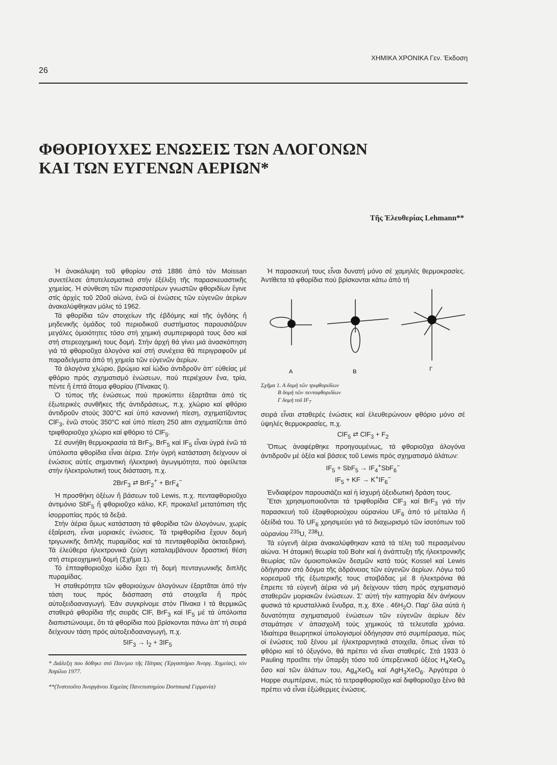26 ΧΗΜΙΚΑ ΧΡΟΝΙΚΑ Γεν. Έκδοση
ΦΘΟΡΙΟΥΧΕΣ ΕΝΩΣΕΙΣ ΤΩΝ ΑΛΟΓΟΝΩΝ
ΚΑΙ ΤΩΝ ΕΥΓΕΝΩΝ ΑΕΡΙΩΝ*
Τῆς Ἐλευθερίας Lehmann**
Ἡ ἀνακάλυψη τοῦ φθορίου στά 1886 ἀπό τόν Moissan συνετέλεσε ἀποτελεσματικά στήν ἐξέλιξη τῆς παρασκευαστικῆς χημείας. Ἡ σύνθεση τῶν περισσοτέρων γνωστῶν φθοριδίων ἔγινε στίς ἀρχές τοῦ 20οῦ αἰώνα, ἐνῶ οἱ ἐνώσεις τῶν εὐγενῶν ἀερίων ἀνακαλύφθηκαν μόλις τό 1962.
Τά φθορίδια τῶν στοιχείων τῆς ἑβδόμης καί τῆς ὀγδόης ἤ μηδενικῆς ὁμάδος τοῦ περιοδικοῦ συστήματος παρουσιάζουν μεγάλες ὁμοιότητες τόσο στή χημική συμπεριφορά τους ὅσο καί στή στερεοχημική τους δομή. Στήν ἀρχή θά γίνει μιά ἀνασκόπηση γιά τά φθοριοῦχα ἀλογόνα καί στή συνέχεια θά περιγραφοῦν μέ παραδείγματα ἀπό τή χημεία τῶν εὐγενῶν ἀερίων.
Τά ἀλογόνα χλώριο, βρώμιο καί ἰώδιο ἀντιδροῦν ἀπ' εὐθείας μέ φθόριο πρός σχηματισμό ἐνώσεων, πού περιέχουν ἕνα, τρία, πέντε ἤ ἑπτά ἄτομα φθορίου (Πίνακας Ι).
Ὁ τύπος τῆς ἐνώσεως πού προκύπτει ἐξαρτᾶται ἀπό τίς ἐξωτερικές συνθῆκες τῆς ἀντιδράσεως, π.χ. χλώριο καί φθόριο ἀντιδροῦν στούς 300°C καί ὑπό κανονική πίεση, σχηματίζοντας ClF<sub>3</sub>, ἐνῶ στούς 350°C καί ὑπό πίεση 250 atm σχηματίζεται ἀπό τριφθοριοῦχο χλώριο καί φθόριο τό ClF<sub>5</sub>.
Σέ συνήθη θερμοκρασία τά BrF<sub>3</sub>, BrF<sub>5</sub> καί IF<sub>5</sub> εἶναι ὑγρά ἐνῶ τά ὑπόλοιπα φθορίδια εἶναι ἀέρια. Στήν ὑγρή κατάσταση δείχνουν οἱ ἐνώσεις αὐτές σημαντική ἠλεκτρική ἀγωγιμότητα, πού ὀφείλεται στήν ἠλεκτρολυτική τους διάσταση, π.χ.
2BrF<sub>3</sub> ⇄ BrF<sub>2</sub><sup>+</sup> + BrF<sub>4</sub><sup>−</sup>
Ἡ προσθήκη ὀξέων ἤ βάσεων τοῦ Lewis, π.χ. πενταφθοριοῦχο ἀντιμόνιο SbF<sub>5</sub> ἤ φθοριοῦχο κάλιο, KF, προκαλεῖ μετατόπιση τῆς ἰσορροπίας πρός τά δεξιά.
Στήν ἀέρια ὅμως κατάσταση τά φθορίδια τῶν ἀλογόνων, χωρίς ἐξαίρεση, εἶναι μοριακές ἐνώσεις. Τά τριφθορίδια ἔχουν δομή τριγωνικῆς διπλῆς πυραμίδας καί τά πενταφθορίδια ὀκταεδρική. Τά ἐλεύθερα ἠλεκτρονικά ζεύγη καταλαμβάνουν δραστική θέση στή στερεοχημική δομή (Σχῆμα 1).
Τό ἑπταφθοριοῦχο ἰώδιο ἔχει τή δομή πενταγωνικῆς διπλῆς πυραμίδας.
Ἡ σταθερότητα τῶν φθοριούχων ἀλογόνων ἐξαρτᾶται ἀπό τήν τάση τους πρός διάσπαση στά στοιχεῖα ἤ πρός αὐτοξειδοαναγωγή. Ἐάν συγκρίνομε στόν Πίνακα Ι τά θερμικῶς σταθερά φθορίδια τῆς σειρᾶς ClF, BrF<sub>3</sub> καί IF<sub>5</sub> μέ τά ὑπόλοιπα διαπιστώνουμε, ὅτι τά φθορίδια πού βρίσκονται πάνω ἀπ' τή σειρά δείχνουν τάση πρός αὐτοξειδοαναγωγή, π.χ.
5IF<sub>3</sub> → I<sub>2</sub> + 3IF<sub>5</sub>
* Διάλεξη που δόθηκε στό Παν/μιο τῆς Πάτρας (Ἐργαστήριο Ἀνοργ. Χημείας), τόν Ἀπρίλιο 1977.
**(Ἰνστιτοῦτο Ἀνοργάνου Χημείας Πανεπιστημίου Dortmund Γερμανία)
Ἡ παρασκευή τους εἶναι δυνατή μόνο σέ χαμηλές θερμοκρασίες. Ἀντίθετα τά φθορίδια πού βρίσκονται κάτω ἀπό τή
A
B
Γ
Σχῆμα 1. Α δομή τῶν τριφθοριδίων
Β δομή τῶν πενταφθοριδίων
Γ δομή τοῦ IF<sub>7</sub>
σειρά εἶναι σταθερές ἐνώσεις καί ἐλευθερώνουν φθόριο μόνο σέ ὑψηλές θερμοκρασίες, π.χ.
ClF<sub>5</sub> ⇄ ClF<sub>3</sub> + F<sub>2</sub>
Ὅπως ἀναφέρθηκε προηγουμένως, τά φθοριοῦχα ἀλογόνα ἀντιδροῦν μέ ὀξέα καί βάσεις τοῦ Lewis πρός σχηματισμό ἁλάτων:
IF<sub>5</sub> + SbF<sub>5</sub> → IF<sub>4</sub><sup>+</sup>SbF<sub>6</sub><sup>−</sup>
IF<sub>5</sub> + KF → K<sup>+</sup>IF<sub>6</sub><sup>−</sup>
Ἐνδιαφέρον παρουσιάζει καί ἡ ἰσχυρή ὀξειδωτική δράση τους.
Ἔτσι χρησιμοποιοῦνται τά τριφθορίδια ClF<sub>3</sub> καί BrF<sub>3</sub> γιά τήν παρασκευή τοῦ ἑξαφθοριούχου οὐρανίου UF<sub>6</sub> ἀπό τό μέταλλο ἤ ὀξείδιά του. Τό UF<sub>6</sub> χρησιμεύει γιά τό διαχωρισμό τῶν ἰσοτόπων τοῦ οὐρανίου <sup>235</sup>U, <sup>238</sup>U.
Τά εὐγενῆ ἀέρια ἀνακαλύφθηκαν κατά τά τέλη τοῦ περασμένου αἰώνα. Ἡ ἀτομική θεωρία τοῦ Bohr καί ἡ ἀνάπτυξη τῆς ἠλεκτρονικῆς θεωρίας τῶν ὁμοιοπολικῶν δεσμῶν κατά τούς Kossel καί Lewis ὁδήγησαν στό δόγμα τῆς ἀδράνειας τῶν εὐγενῶν ἀερίων. Λόγω τοῦ κορεσμοῦ τῆς ἐξωτερικῆς τους στοιβάδας μέ 8 ἠλεκτρόνια θά ἔπρεπε τά εὐγενῆ ἀέρια νά μή δείχνουν τάση πρός σχηματισμό σταθερῶν μοριακῶν ἐνώσεων. Σ' αὐτή τήν κατηγορία δέν ἀνήκουν φυσικά τά κρυσταλλικά ἔνυδρα, π.χ. 8Xe . 46H<sub>2</sub>O. Παρ' ὅλα αὐτά ἡ δυνατότητα σχηματισμοῦ ἐνώσεων τῶν εὐγενῶν ἀερίων δέν σταμάτησε ν' ἀπασχολῆ τούς χημικούς τά τελευταῖα χρόνια. Ἰδιαίτερα θεωρητικοί ὑπολογισμοί ὁδήγησαν στό συμπέρασμα, πώς οἱ ἐνώσεις τοῦ ξένου μέ ἠλεκτραρνητικά στοιχεῖα, ὅπως εἶναι τό φθόριο καί τό ὀξυγόνο, θά πρέπει νά εἶναι σταθερές. Στά 1933 ὁ Pauling προεῖπε τήν ὕπαρξη τόσο τοῦ ὑπερξενικοῦ ὀξέος H<sub>4</sub>XeO<sub>6</sub> ὅσο καί τῶν ἁλάτων του, Ag<sub>4</sub>XeO<sub>6</sub> καί AgH<sub>3</sub>XeO<sub>6</sub>. Ἀργότερα ὁ Hoppe συμπέρανε, πώς τό τετραφθοριοῦχο καί διφθοριοῦχο ξένο θά πρέπει νά εἶναι ἐξώθερμες ἐνώσεις.